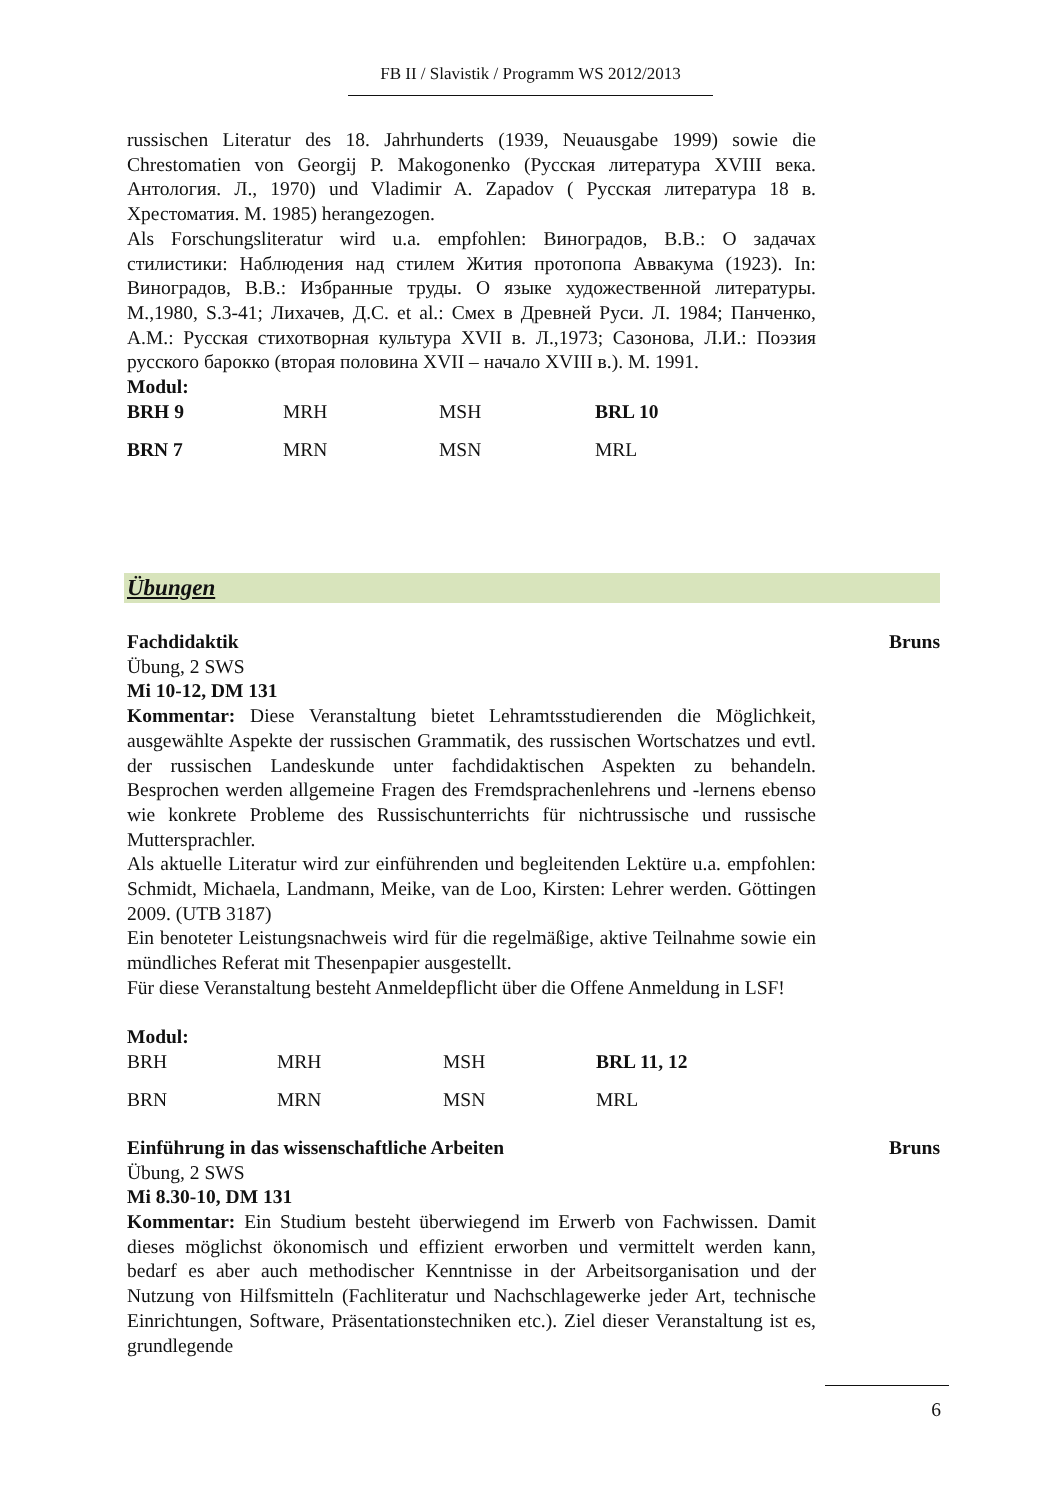FB II / Slavistik / Programm WS 2012/2013
russischen Literatur des 18. Jahrhunderts (1939, Neuausgabe 1999) sowie die Chrestomatien von Georgij P. Makogonenko (Русская литература XVIII века. Антология. Л., 1970) und Vladimir A. Zapadov ( Русская литература 18 в. Хрестоматия. М. 1985) herangezogen.
Als Forschungsliteratur wird u.a. empfohlen: Виноградов, В.В.: О задачах стилистики: Наблюдения над стилем Жития протопопа Аввакума (1923). In: Виноградов, В.В.: Избранные труды. О языке художественной литературы. М.,1980, S.3-41; Лихачев, Д.С. et al.: Смех в Древней Руси. Л. 1984; Панченко, А.М.: Русская стихотворная культура XVII в. Л.,1973; Сазонова, Л.И.: Поэзия русского барокко (вторая половина XVII – начало XVIII в.). М. 1991.
Modul:
| BRH 9 | MRH | MSH | BRL 10 |
| BRN 7 | MRN | MSN | MRL |
Übungen
Fachdidaktik Bruns
Übung, 2 SWS
Mi 10-12, DM 131
Kommentar: Diese Veranstaltung bietet Lehramtsstudierenden die Möglichkeit, ausgewählte Aspekte der russischen Grammatik, des russischen Wortschatzes und evtl. der russischen Landeskunde unter fachdidaktischen Aspekten zu behandeln. Besprochen werden allgemeine Fragen des Fremdsprachenlehrens und -lernens ebenso wie konkrete Probleme des Russischunterrichts für nichtrussische und russische Muttersprachler.
Als aktuelle Literatur wird zur einführenden und begleitenden Lektüre u.a. empfohlen: Schmidt, Michaela, Landmann, Meike, van de Loo, Kirsten: Lehrer werden. Göttingen 2009. (UTB 3187)
Ein benoteter Leistungsnachweis wird für die regelmäßige, aktive Teilnahme sowie ein mündliches Referat mit Thesenpapier ausgestellt.
Für diese Veranstaltung besteht Anmeldepflicht über die Offene Anmeldung in LSF!
Modul:
| BRH | MRH | MSH | BRL 11, 12 |
| BRN | MRN | MSN | MRL |
Einführung in das wissenschaftliche Arbeiten Bruns
Übung, 2 SWS
Mi 8.30-10, DM 131
Kommentar: Ein Studium besteht überwiegend im Erwerb von Fachwissen. Damit dieses möglichst ökonomisch und effizient erworben und vermittelt werden kann, bedarf es aber auch methodischer Kenntnisse in der Arbeitsorganisation und der Nutzung von Hilfsmitteln (Fachliteratur und Nachschlagewerke jeder Art, technische Einrichtungen, Software, Präsentationstechniken etc.). Ziel dieser Veranstaltung ist es, grundlegende
6